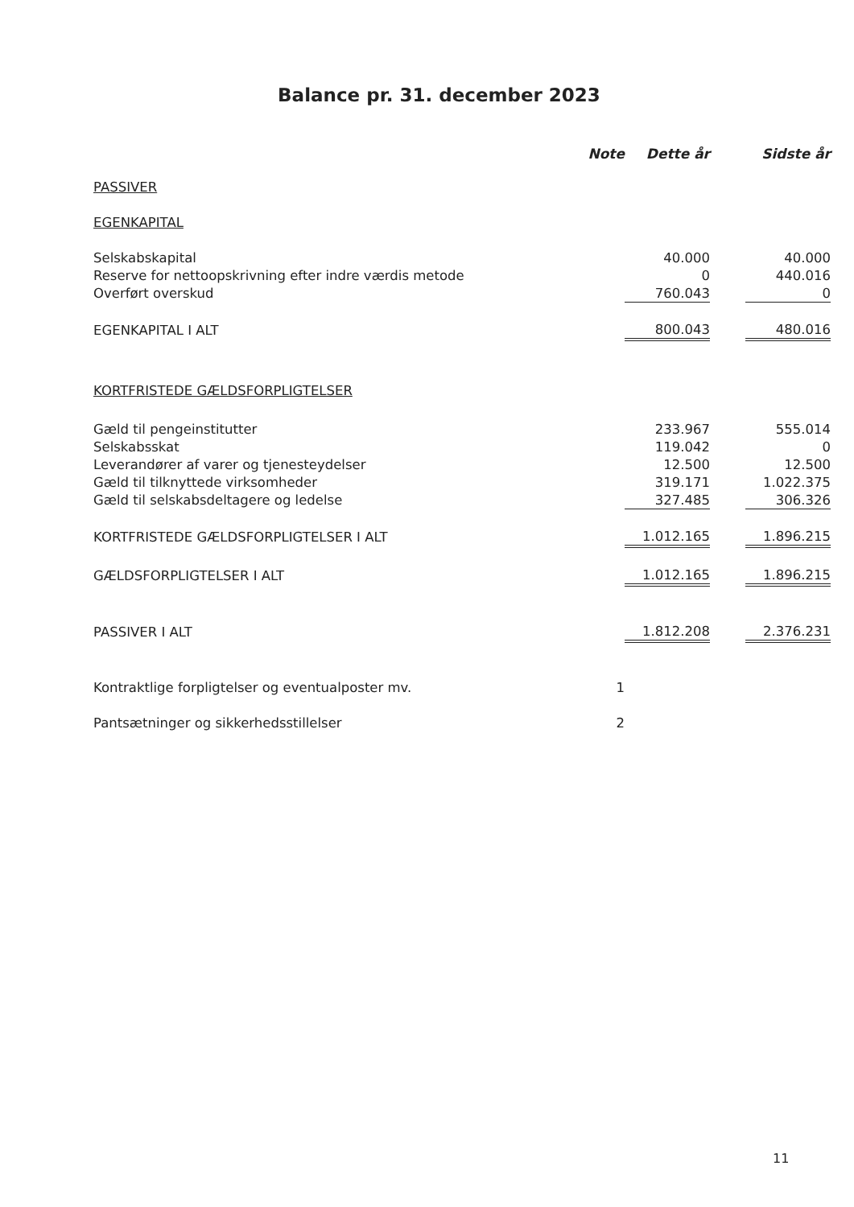Balance pr. 31. december 2023
| | Note | Dette år | | Sidste år |
| --- | --- | --- | --- | --- |
| PASSIVER | | | | |
| EGENKAPITAL | | | | |
| Selskabskapital | | 40.000 | | 40.000 |
| Reserve for nettoopskrivning efter indre værdis metode | | 0 | | 440.016 |
| Overført overskud | | 760.043 | | 0 |
| EGENKAPITAL I ALT | | 800.043 | | 480.016 |
| KORTFRISTEDE GÆLDSFORPLIGTELSER | | | | |
| Gæld til pengeinstitutter | | 233.967 | | 555.014 |
| Selskabsskat | | 119.042 | | 0 |
| Leverandører af varer og tjenesteydelser | | 12.500 | | 12.500 |
| Gæld til tilknyttede virksomheder | | 319.171 | | 1.022.375 |
| Gæld til selskabsdeltagere og ledelse | | 327.485 | | 306.326 |
| KORTFRISTEDE GÆLDSFORPLIGTELSER I ALT | | 1.012.165 | | 1.896.215 |
| GÆLDSFORPLIGTELSER I ALT | | 1.012.165 | | 1.896.215 |
| PASSIVER I ALT | | 1.812.208 | | 2.376.231 |
| Kontraktlige forpligtelser og eventualposter mv. | 1 | | | |
| Pantsætninger og sikkerhedsstillelser | 2 | | | |
11